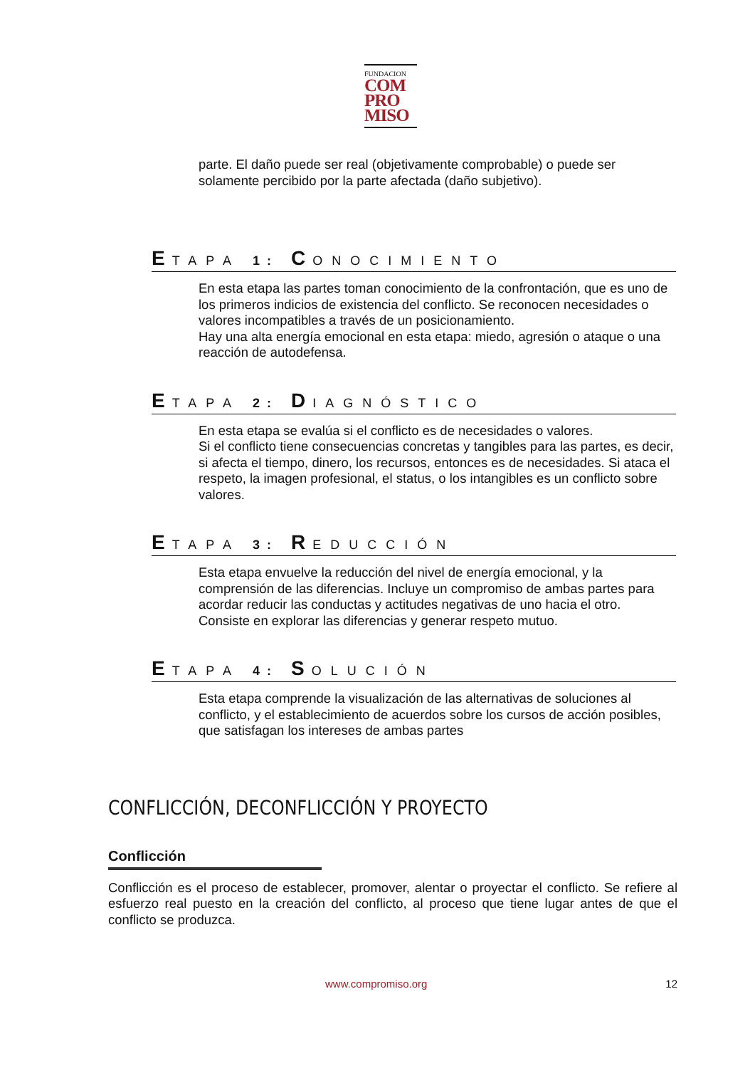FUNDACION
COM
PRO
MISO
parte. El daño puede ser real (objetivamente comprobable) o puede ser solamente percibido por la parte afectada (daño subjetivo).
ETAPA 1: CONOCIMIENTO
En esta etapa las partes toman conocimiento de la confrontación, que es uno de los primeros indicios de existencia del conflicto. Se reconocen necesidades o valores incompatibles a través de un posicionamiento.
Hay una alta energía emocional en esta etapa: miedo, agresión o ataque o una reacción de autodefensa.
ETAPA 2: DIAGNÓSTICO
En esta etapa se evalúa si el conflicto es de necesidades o valores.
Si el conflicto tiene consecuencias concretas y tangibles para las partes, es decir, si afecta el tiempo, dinero, los recursos, entonces es de necesidades. Si ataca el respeto, la imagen profesional, el status, o los intangibles es un conflicto sobre valores.
ETAPA 3: REDUCCIÓN
Esta etapa envuelve la reducción del nivel de energía emocional, y la comprensión de las diferencias. Incluye un compromiso de ambas partes para acordar reducir las conductas y actitudes negativas de uno hacia el otro.
Consiste en explorar las diferencias y generar respeto mutuo.
ETAPA 4: SOLUCIÓN
Esta etapa comprende la visualización de las alternativas de soluciones al conflicto, y el establecimiento de acuerdos sobre los cursos de acción posibles, que satisfagan los intereses de ambas partes
CONFLICCIÓN, DECONFLICCIÓN Y PROYECTO
Conflicción
Conflicción es el proceso de establecer, promover, alentar o proyectar el conflicto. Se refiere al esfuerzo real puesto en la creación del conflicto, al proceso que tiene lugar antes de que el conflicto se produzca.
www.compromiso.org 12